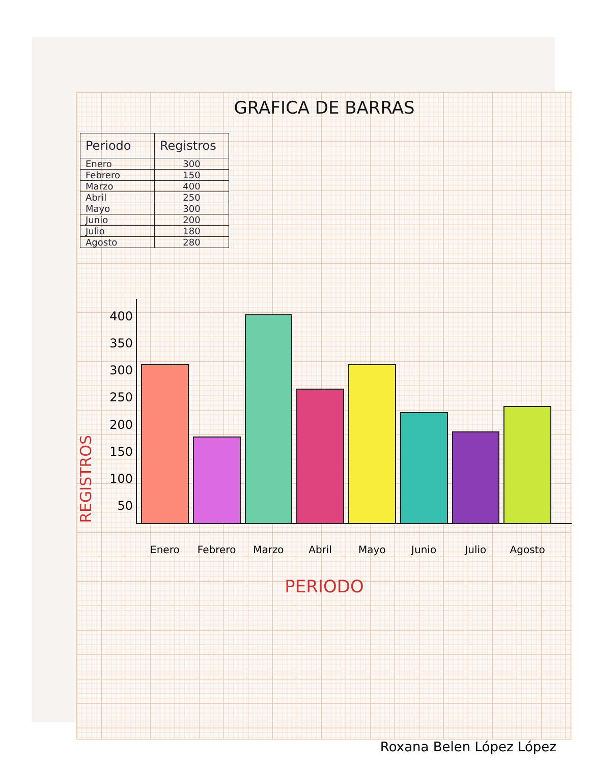GRAFICA DE BARRAS
| Periodo | Registros |
| --- | --- |
| Enero | 300 |
| Febrero | 150 |
| Marzo | 400 |
| Abril | 250 |
| Mayo | 300 |
| Junio | 200 |
| Julio | 180 |
| Agosto | 280 |
REGISTROS
400
350
300
250
200
150
100
50
Enero Febrero Marzo Abril Mayo Junio Julio Agosto
PERIODO
Roxana Belen López López